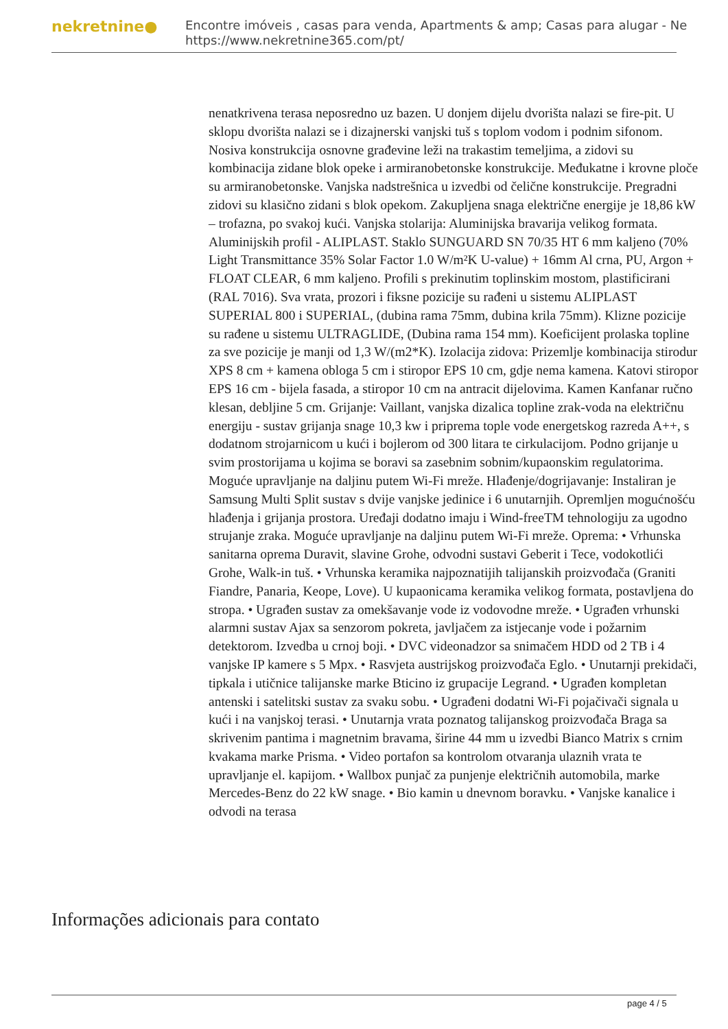nekretnine●
Encontre imóveis , casas para venda, Apartments & amp; Casas para alugar - Ne
https://www.nekretnine365.com/pt/
nenatkrivena terasa neposredno uz bazen. U donjem dijelu dvorišta nalazi se fire-pit. U sklopu dvorišta nalazi se i dizajnerski vanjski tuš s toplom vodom i podnim sifonom. Nosiva konstrukcija osnovne građevine leži na trakastim temeljima, a zidovi su kombinacija zidane blok opeke i armiranobetonske konstrukcije. Međukatne i krovne ploče su armiranobetonske. Vanjska nadstrešnica u izvedbi od čelične konstrukcije. Pregradni zidovi su klasično zidani s blok opekom. Zakupljena snaga električne energije je 18,86 kW – trofazna, po svakoj kući. Vanjska stolarija: Aluminijska bravarija velikog formata. Aluminijskih profil - ALIPLAST. Staklo SUNGUARD SN 70/35 HT 6 mm kaljeno (70% Light Transmittance 35% Solar Factor 1.0 W/m²K U-value) + 16mm Al crna, PU, Argon + FLOAT CLEAR, 6 mm kaljeno. Profili s prekinutim toplinskim mostom, plastificirani (RAL 7016). Sva vrata, prozori i fiksne pozicije su rađeni u sistemu ALIPLAST SUPERIAL 800 i SUPERIAL, (dubina rama 75mm, dubina krila 75mm). Klizne pozicije su rađene u sistemu ULTRAGLIDE, (Dubina rama 154 mm). Koeficijent prolaska topline za sve pozicije je manji od 1,3 W/(m2*K). Izolacija zidova: Prizemlje kombinacija stirodur XPS 8 cm + kamena obloga 5 cm i stiropor EPS 10 cm, gdje nema kamena. Katovi stiropor EPS 16 cm - bijela fasada, a stiropor 10 cm na antracit dijelovima. Kamen Kanfanar ručno klesan, debljine 5 cm. Grijanje: Vaillant, vanjska dizalica topline zrak-voda na električnu energiju - sustav grijanja snage 10,3 kw i priprema tople vode energetskog razreda A++, s dodatnom strojarnicom u kući i bojlerom od 300 litara te cirkulacijom. Podno grijanje u svim prostorijama u kojima se boravi sa zasebnim sobnim/kupaonskim regulatorima. Moguće upravljanje na daljinu putem Wi-Fi mreže. Hlađenje/dogrijavanje: Instaliran je Samsung Multi Split sustav s dvije vanjske jedinice i 6 unutarnjih. Opremljen mogućnošću hlađenja i grijanja prostora. Uređaji dodatno imaju i Wind-freeTM tehnologiju za ugodno strujanje zraka. Moguće upravljanje na daljinu putem Wi-Fi mreže. Oprema: • Vrhunska sanitarna oprema Duravit, slavine Grohe, odvodni sustavi Geberit i Tece, vodokotlići Grohe, Walk-in tuš. • Vrhunska keramika najpoznatijih talijanskih proizvođača (Graniti Fiandre, Panaria, Keope, Love). U kupaonicama keramika velikog formata, postavljena do stropa. • Ugrađen sustav za omekšavanje vode iz vodovodne mreže. • Ugrađen vrhunski alarmni sustav Ajax sa senzorom pokreta, javljačem za istjecanje vode i požarnim detektorom. Izvedba u crnoj boji. • DVC videonadzor sa snimačem HDD od 2 TB i 4 vanjske IP kamere s 5 Mpx. • Rasvjeta austrijskog proizvođača Eglo. • Unutarnji prekidači, tipkala i utičnice talijanske marke Bticino iz grupacije Legrand. • Ugrađen kompletan antenski i satelitski sustav za svaku sobu. • Ugrađeni dodatni Wi-Fi pojačivači signala u kući i na vanjskoj terasi. • Unutarnja vrata poznatog talijanskog proizvođača Braga sa skrivenim pantima i magnetnim bravama, širine 44 mm u izvedbi Bianco Matrix s crnim kvakama marke Prisma. • Video portafon sa kontrolom otvaranja ulaznih vrata te upravljanje el. kapijom. • Wallbox punjač za punjenje električnih automobila, marke Mercedes-Benz do 22 kW snage. • Bio kamin u dnevnom boravku. • Vanjske kanalice i odvodi na terasa
Informações adicionais para contato
page 4 / 5